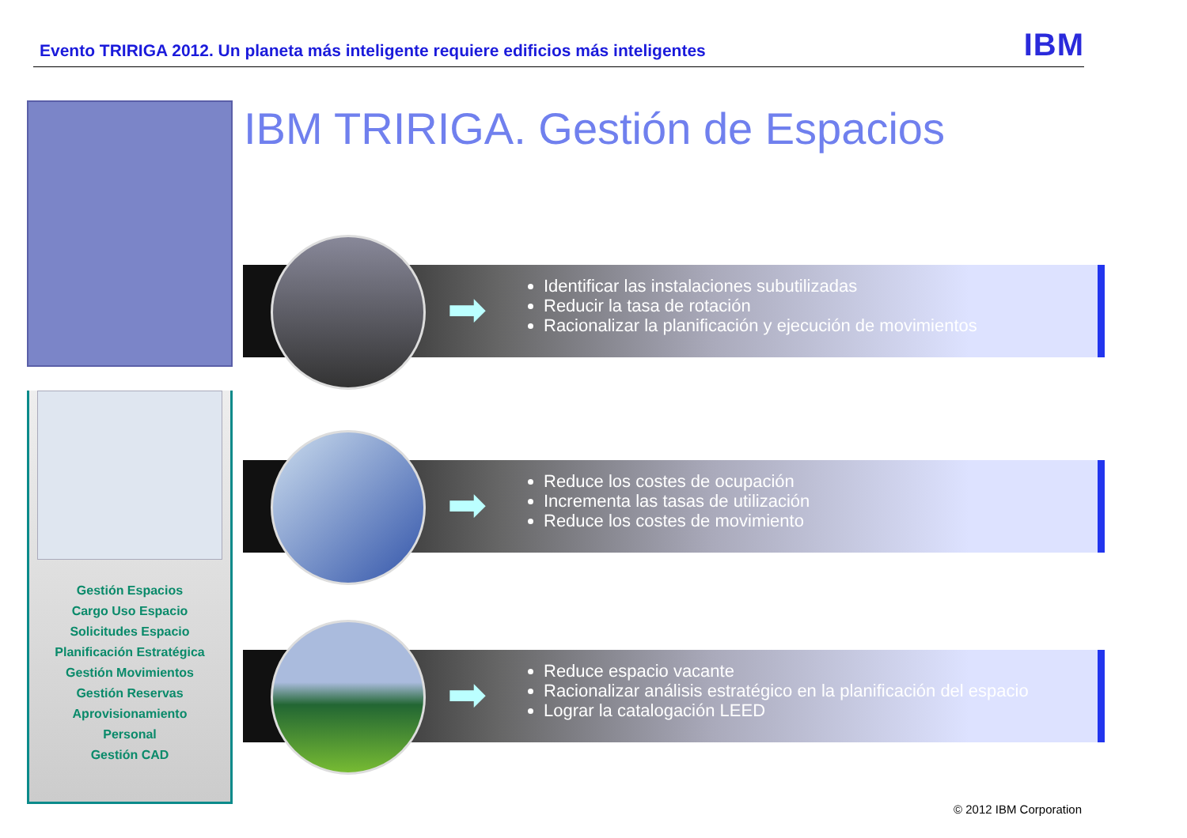Evento TRIRIGA 2012. Un planeta más inteligente requiere edificios más inteligentes
IBM
Gestión Espacios
Cargo Uso Espacio
Solicitudes Espacio
Planificación Estratégica
Gestión Movimientos
Gestión Reservas
Aprovisionamiento
Personal
Gestión CAD
IBM TRIRIGA. Gestión de Espacios
➡
Identificar las instalaciones subutilizadas
Reducir la tasa de rotación
Racionalizar la planificación y ejecución de movimientos
➡
Reduce los costes de ocupación
Incrementa las tasas de utilización
Reduce los costes de movimiento
➡
Reduce espacio vacante
Racionalizar análisis estratégico en la planificación del espacio
Lograr la catalogación LEED
© 2012 IBM Corporation